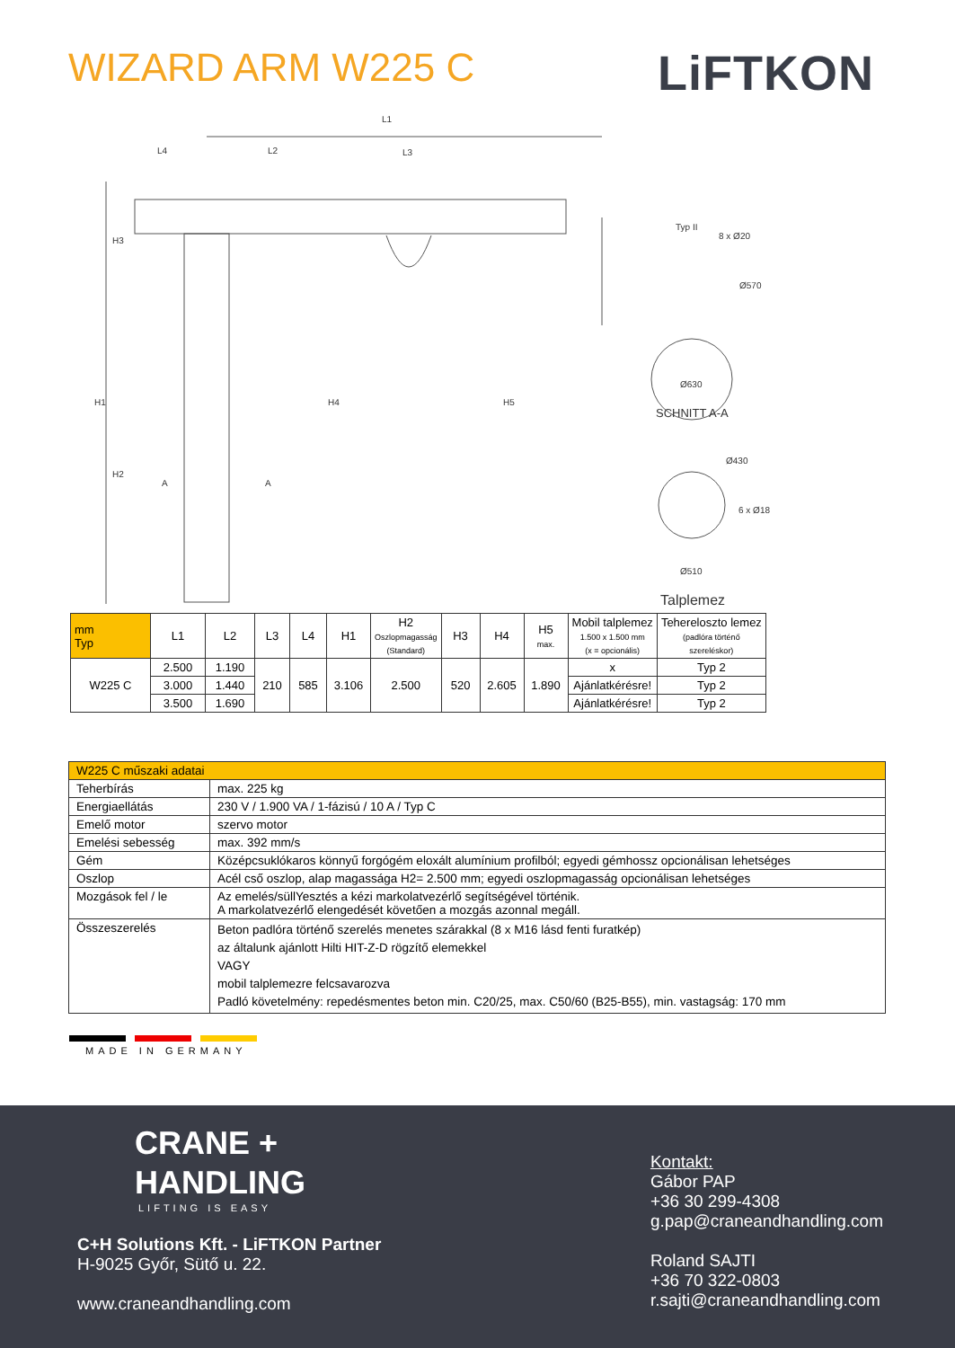WIZARD ARM W225 C
LiFTKON
L1
L4 L2 L3
H3
H1
H2
H4 H5
A A
Typ II
8 x Ø20
Ø570
Ø630
SCHNITT A-A
Ø430
6 x Ø18
Ø510
Talplemez
| mm Typ | L1 | L2 | L3 | L4 | H1 | H2 Oszlopmagasság (Standard) | H3 | H4 | H5 max. | Mobil talplemez 1.500 x 1.500 mm (x = opcionális) | Tehereloszto lemez (padlóra történő szereléskor) |
| --- | --- | --- | --- | --- | --- | --- | --- | --- | --- | --- | --- |
| W225 C | 2.500 | 1.190 | 210 | 585 | 3.106 | 2.500 | 520 | 2.605 | 1.890 | x | Typ 2 |
| | 3.000 | 1.440 | | | | | | | | Ajánlatkérésre! | Typ 2 |
| | 3.500 | 1.690 | | | | | | | | Ajánlatkérésre! | Typ 2 |
| W225 C műszaki adatai | |
| Teherbírás | max. 225 kg |
| Energiaellátás | 230 V / 1.900 VA / 1-fázisú / 10 A / Typ C |
| Emelő motor | szervo motor |
| Emelési sebesség | max. 392 mm/s |
| Gém | Középcsuklókaros könnyű forgógém eloxált alumínium profilból; egyedi gémhossz opcionálisan lehetséges |
| Oszlop | Acél cső oszlop, alap magassága H2= 2.500 mm; egyedi oszlopmagasság opcionálisan lehetséges |
| Mozgások fel / le | Az emelés/süllYesztés a kézi markolatvezérlő segítségével történik. A markolatvezérlő elengedését követően a mozgás azonnal megáll. |
| Összeszerelés | Beton padlóra történő szerelés menetes szárakkal (8 x M16 lásd fenti furatkép) az általunk ajánlott Hilti HIT-Z-D rögzítő elemekkel VAGY mobil talplemezre felcsavarozva Padló követelmény: repedésmentes beton min. C20/25, max. C50/60 (B25-B55), min. vastagság: 170 mm |
MADE IN GERMANY
CRANE +
HANDLING
LIFTING IS EASY
C+H Solutions Kft. - LiFTKON Partner
H-9025 Győr, Sütő u. 22.
www.craneandhandling.com
Kontakt:
Gábor PAP
+36 30 299-4308
g.pap@craneandhandling.com
Roland SAJTI
+36 70 322-0803
r.sajti@craneandhandling.com